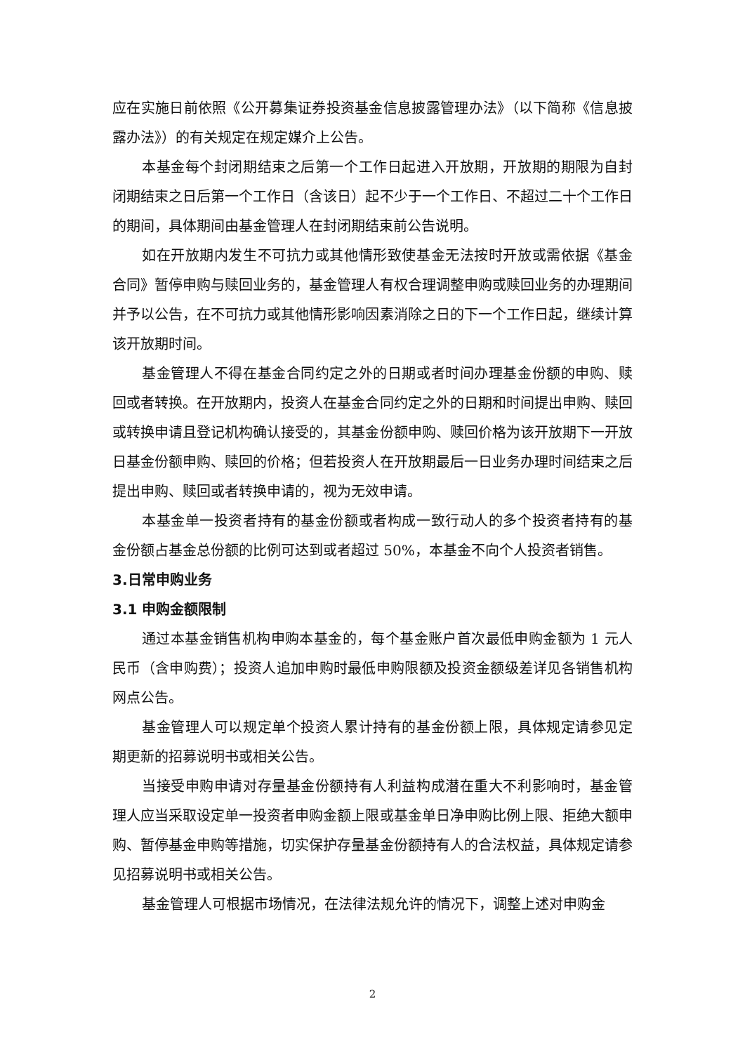应在实施日前依照《公开募集证券投资基金信息披露管理办法》（以下简称《信息披露办法》）的有关规定在规定媒介上公告。
本基金每个封闭期结束之后第一个工作日起进入开放期，开放期的期限为自封闭期结束之日后第一个工作日（含该日）起不少于一个工作日、不超过二十个工作日的期间，具体期间由基金管理人在封闭期结束前公告说明。
如在开放期内发生不可抗力或其他情形致使基金无法按时开放或需依据《基金合同》暂停申购与赎回业务的，基金管理人有权合理调整申购或赎回业务的办理期间并予以公告，在不可抗力或其他情形影响因素消除之日的下一个工作日起，继续计算该开放期时间。
基金管理人不得在基金合同约定之外的日期或者时间办理基金份额的申购、赎回或者转换。在开放期内，投资人在基金合同约定之外的日期和时间提出申购、赎回或转换申请且登记机构确认接受的，其基金份额申购、赎回价格为该开放期下一开放日基金份额申购、赎回的价格；但若投资人在开放期最后一日业务办理时间结束之后提出申购、赎回或者转换申请的，视为无效申请。
本基金单一投资者持有的基金份额或者构成一致行动人的多个投资者持有的基金份额占基金总份额的比例可达到或者超过 50%，本基金不向个人投资者销售。
3.日常申购业务
3.1 申购金额限制
通过本基金销售机构申购本基金的，每个基金账户首次最低申购金额为 1 元人民币（含申购费）；投资人追加申购时最低申购限额及投资金额级差详见各销售机构网点公告。
基金管理人可以规定单个投资人累计持有的基金份额上限，具体规定请参见定期更新的招募说明书或相关公告。
当接受申购申请对存量基金份额持有人利益构成潜在重大不利影响时，基金管理人应当采取设定单一投资者申购金额上限或基金单日净申购比例上限、拒绝大额申购、暂停基金申购等措施，切实保护存量基金份额持有人的合法权益，具体规定请参见招募说明书或相关公告。
基金管理人可根据市场情况，在法律法规允许的情况下，调整上述对申购金
2